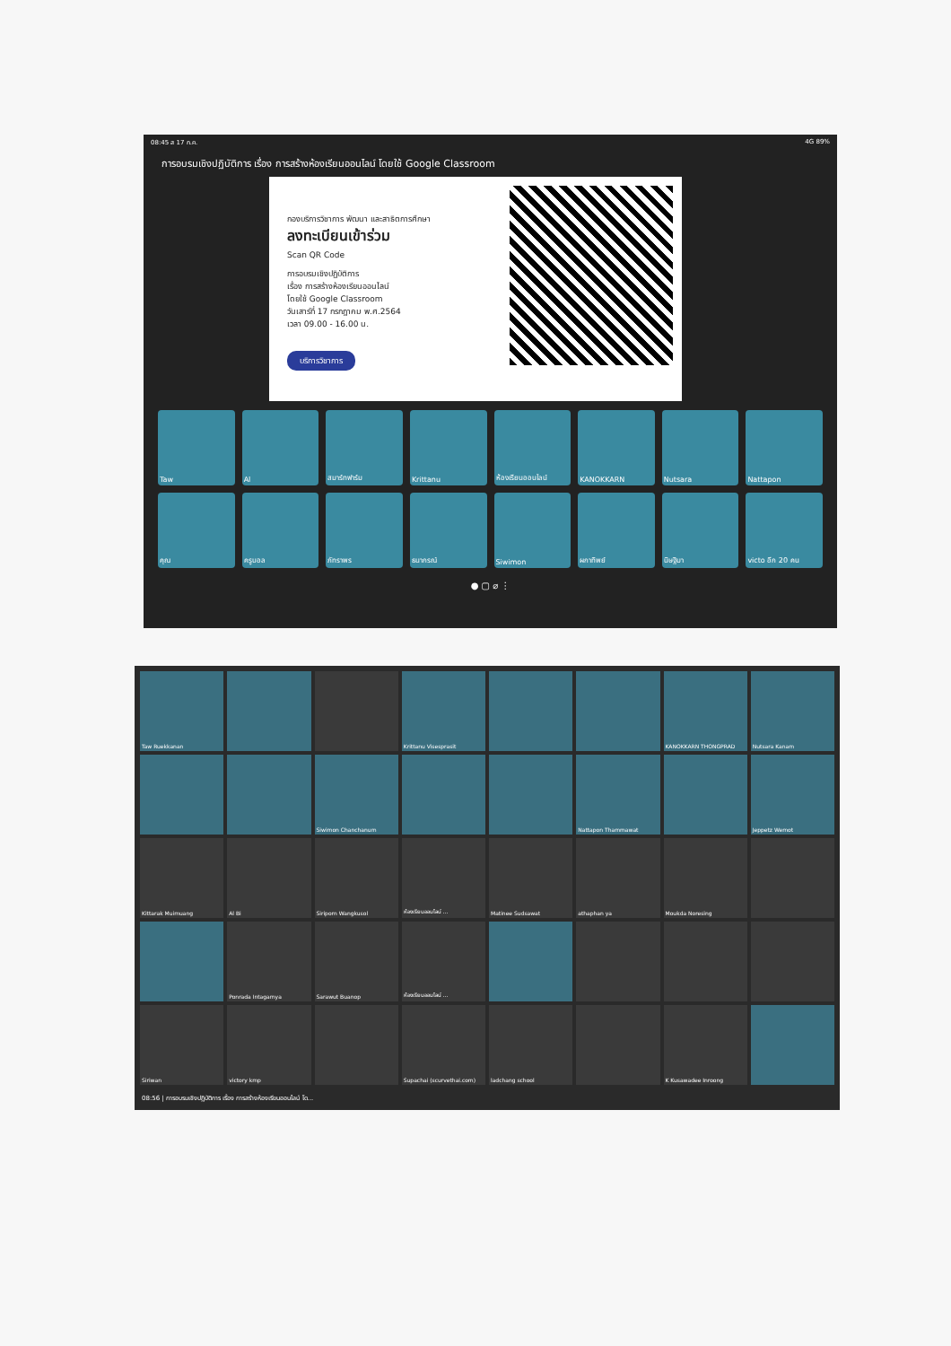08:45 ส 17 ก.ค. 4G 89%
การอบรมเชิงปฏิบัติการ เรื่อง การสร้างห้องเรียนออนไลน์ โดยใช้ Google Classroom
กองบริการวิชาการ พัฒนา และสาธิตการศึกษา
ลงทะเบียนเข้าร่วม
Scan QR Code
การอบรมเชิงปฏิบัติการ
เรื่อง การสร้างห้องเรียนออนไลน์
โดยใช้ Google Classroom
วันเสาร์ที่ 17 กรกฎาคม พ.ศ.2564
เวลา 09.00 - 16.00 น.
บริการวิชาการ
Taw
Al
สมาร์ทฟาร์ม
Krittanu
ห้องเรียนออนไลน์
KANOKKARN
Nutsara
Nattapon
คุณ
ครูบอล
ภัทราพร
ธนากรณ์
Siwimon
ผกาทิพย์
นิษฐิมา
victo อีก 20 คน
● ▢ ⌀ ⋮
Taw Ruekkanan
Krittanu Visesprasit
KANOKKARN THONGPRAD
Nutsara Kanam
Siwimon Chanchanum
Nattapon Thammawat
Jeppetz Wemot
Kittarak Muimuang
Al Bi
Siriporn Wangkusol
ห้องเรียนออนไลน์ ...
Matinee Sudsawat
athaphan ya
Moukda Noresing
Ponrada Intagamya
Sarawut Buanop
ห้องเรียนออนไลน์ ...
Siriwan
victory kmp
Supachai (scurvethai.com)
ladchang school
K Kusawadee Inroong
08:56 | การอบรมเชิงปฏิบัติการ เรื่อง การสร้างห้องเรียนออนไลน์ โด...